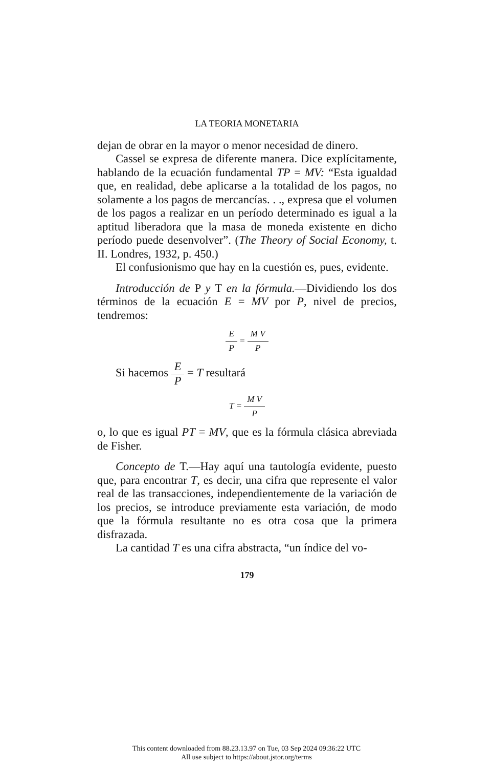LA TEORIA MONETARIA
dejan de obrar en la mayor o menor necesidad de dinero.
Cassel se expresa de diferente manera. Dice explícitamente, hablando de la ecuación fundamental TP = MV: “Esta igualdad que, en realidad, debe aplicarse a la totalidad de los pagos, no solamente a los pagos de mercancías. . ., expresa que el volumen de los pagos a realizar en un período determinado es igual a la aptitud liberadora que la masa de moneda existente en dicho período puede desenvolver”. (The Theory of Social Economy, t. II. Londres, 1932, p. 450.)
El confusionismo que hay en la cuestión es, pues, evidente.
Introducción de P y T en la fórmula.—Dividiendo los dos términos de la ecuación E = MV por P, nivel de precios, tendremos:
E P = M V P
Si hacemos E P = T resultará
T = M V P
o, lo que es igual PT = MV, que es la fórmula clásica abreviada de Fisher.
Concepto de T.—Hay aquí una tautología evidente, puesto que, para encontrar T, es decir, una cifra que represente el valor real de las transacciones, independientemente de la variación de los precios, se introduce previamente esta variación, de modo que la fórmula resultante no es otra cosa que la primera disfrazada.
La cantidad T es una cifra abstracta, “un índice del vo-
179
This content downloaded from 88.23.13.97 on Tue, 03 Sep 2024 09:36:22 UTC
All use subject to https://about.jstor.org/terms